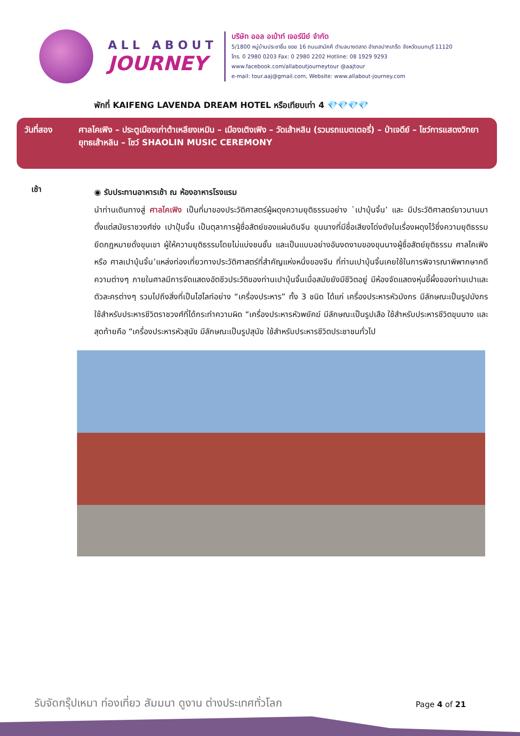ALL ABOUT
JOURNEY
บริษัท ออล อเบ้าท์ เจอร์นีย์ จำกัด
5/1800 หมู่บ้านประชาชื่น ซอย 16 ถนนสามัคคี ตำบลบางตลาด อำเภอปากเกร็ด จังหวัดนนทบุรี 11120
โทร. 0 2980 0203 Fax: 0 2980 2202 Hotline: 08 1929 9293
www.facebook.com/allaboutjourneytour @aajtour
e-mail: tour.aaj@gmail.com, Website: www.allabout-journey.com
พักที่ KAIFENG LAVENDA DREAM HOTEL หรือเทียบเท่า 4 💎💎💎💎
วันที่สอง ศาลไคเฟิง – ประตูเมืองเก่าต้าเหลียงเหมิน – เมืองเติงเฟิง – วัดเส้าหลิน (รวมรถแบตเตอรี่) – ป่าเจดีย์ – โชว์การแสดงวิทยายุทธเส้าหลิน – โชว์ SHAOLIN MUSIC CEREMONY
เช้า
◉ รับประทานอาหารเช้า ณ ห้องอาหารโรงแรม
นำท่านเดินทางสู่ ศาลไคเฟิง เป็นที่มาของประวัติศาสตร์ผู้ผดุงความยุติธรรมอย่าง `เปาบุ้นจิ้น’ และ มีประวัติศาสตร์ยาวนานมาตั้งแต่สมัยราชวงศ์ซ่ง เปาปุ้นจิ้น เป็นตุลาการผู้ซื่อสัตย์ของแผ่นดินจีน ขุนนางที่มีชื่อเสียงโด่งดังในเรื่องผดุงไว้ซึ่งความยุติธรรม ยึดกฎหมายดั่งขุนเขา ผู้ให้ความยุติธรรมโดยไม่แบ่งชนชั้น และเป็นแบบอย่างอันงดงามของขุนนางผู้ซื่อสัตย์ยุติธรรม ศาลไคเฟิง หรือ ศาลเปาบุ้นจิ้น’แหล่งท่องเที่ยวทางประวัติศาสตร์ที่สำคัญแห่งหนึ่งของจีน ที่ท่านเปาบุ้นจิ้นเคยใช้ในการพิจารณาพิพากษาคดีความต่างๆ ภายในศาลมีการจัดแสดงอัตชีวประวัติของท่านเปาบุ้นจิ้นเมื่อสมัยยังมีชีวิตอยู่ มีห้องจัดแสดงหุ่นขี้ผึ้งของท่านเปาและตัวละครต่างๆ รวมไปถึงสิ่งที่เป็นไฮไลท์อย่าง “เครื่องประหาร” ทั้ง 3 ชนิด ได้แก่ เครื่องประหารหัวมังกร มีลักษณะเป็นรูปมังกร ใช้สำหรับประหารชีวิตราชวงศ์ที่ได้กระทำความผิด “เครื่องประหารหัวพยัคฆ์ มีลักษณะเป็นรูปเสือ ใช้สำหรับประหารชีวิตขุนนาง และสุดท้ายคือ “เครื่องประหารหัวสุนัข มีลักษณะเป็นรูปสุนัข ใช้สำหรับประหารชีวิตประชาชนทั่วไป
รับจัดกรุ๊ปเหมา ท่องเที่ยว สัมมนา ดูงาน ต่างประเทศทั่วโลก
Page 4 of 21